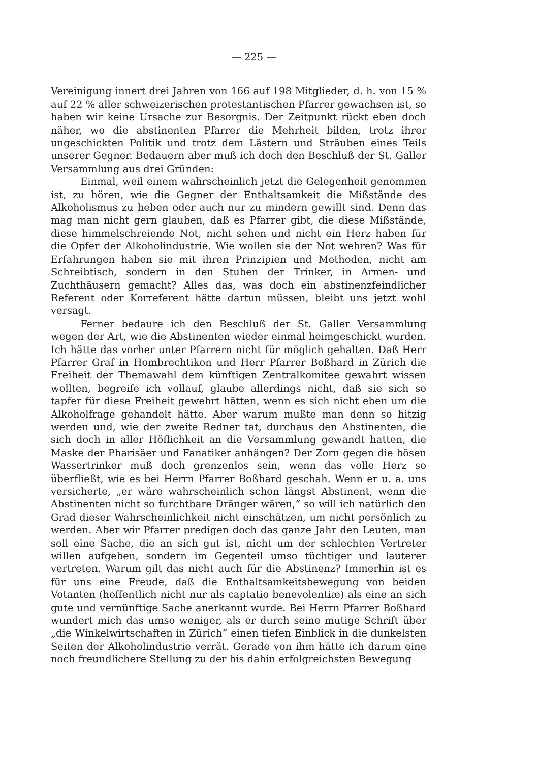— 225 —
Vereinigung innert drei Jahren von 166 auf 198 Mitglieder, d. h. von 15 % auf 22 % aller schweizerischen protestantischen Pfarrer gewachsen ist, so haben wir keine Ursache zur Besorgnis. Der Zeitpunkt rückt eben doch näher, wo die abstinenten Pfarrer die Mehrheit bilden, trotz ihrer ungeschickten Politik und trotz dem Lästern und Sträuben eines Teils unserer Gegner. Bedauern aber muß ich doch den Beschluß der St. Galler Versammlung aus drei Gründen:
Einmal, weil einem wahrscheinlich jetzt die Gelegenheit genommen ist, zu hören, wie die Gegner der Enthaltsamkeit die Mißstände des Alkoholismus zu heben oder auch nur zu mindern gewillt sind. Denn das mag man nicht gern glauben, daß es Pfarrer gibt, die diese Mißstände, diese himmelschreiende Not, nicht sehen und nicht ein Herz haben für die Opfer der Alkoholindustrie. Wie wollen sie der Not wehren? Was für Erfahrungen haben sie mit ihren Prinzipien und Methoden, nicht am Schreibtisch, sondern in den Stuben der Trinker, in Armen- und Zuchthäusern gemacht? Alles das, was doch ein abstinenzfeindlicher Referent oder Korreferent hätte dartun müssen, bleibt uns jetzt wohl versagt.
Ferner bedaure ich den Beschluß der St. Galler Versammlung wegen der Art, wie die Abstinenten wieder einmal heimgeschickt wurden. Ich hätte das vorher unter Pfarrern nicht für möglich gehalten. Daß Herr Pfarrer Graf in Hombrechtikon und Herr Pfarrer Boßhard in Zürich die Freiheit der Themawahl dem künftigen Zentralkomitee gewahrt wissen wollten, begreife ich vollauf, glaube allerdings nicht, daß sie sich so tapfer für diese Freiheit gewehrt hätten, wenn es sich nicht eben um die Alkoholfrage gehandelt hätte. Aber warum mußte man denn so hitzig werden und, wie der zweite Redner tat, durchaus den Abstinenten, die sich doch in aller Höflichkeit an die Versammlung gewandt hatten, die Maske der Pharisäer und Fanatiker anhängen? Der Zorn gegen die bösen Wassertrinker muß doch grenzenlos sein, wenn das volle Herz so überfließt, wie es bei Herrn Pfarrer Boßhard geschah. Wenn er u. a. uns versicherte, „er wäre wahrscheinlich schon längst Abstinent, wenn die Abstinenten nicht so furchtbare Dränger wären,“ so will ich natürlich den Grad dieser Wahrscheinlichkeit nicht einschätzen, um nicht persönlich zu werden. Aber wir Pfarrer predigen doch das ganze Jahr den Leuten, man soll eine Sache, die an sich gut ist, nicht um der schlechten Vertreter willen aufgeben, sondern im Gegenteil umso tüchtiger und lauterer vertreten. Warum gilt das nicht auch für die Abstinenz? Immerhin ist es für uns eine Freude, daß die Enthaltsamkeitsbewegung von beiden Votanten (hoffentlich nicht nur als captatio benevolentiæ) als eine an sich gute und vernünftige Sache anerkannt wurde. Bei Herrn Pfarrer Boßhard wundert mich das umso weniger, als er durch seine mutige Schrift über „die Winkelwirtschaften in Zürich“ einen tiefen Einblick in die dunkelsten Seiten der Alkoholindustrie verrät. Gerade von ihm hätte ich darum eine noch freundlichere Stellung zu der bis dahin erfolgreichsten Bewegung